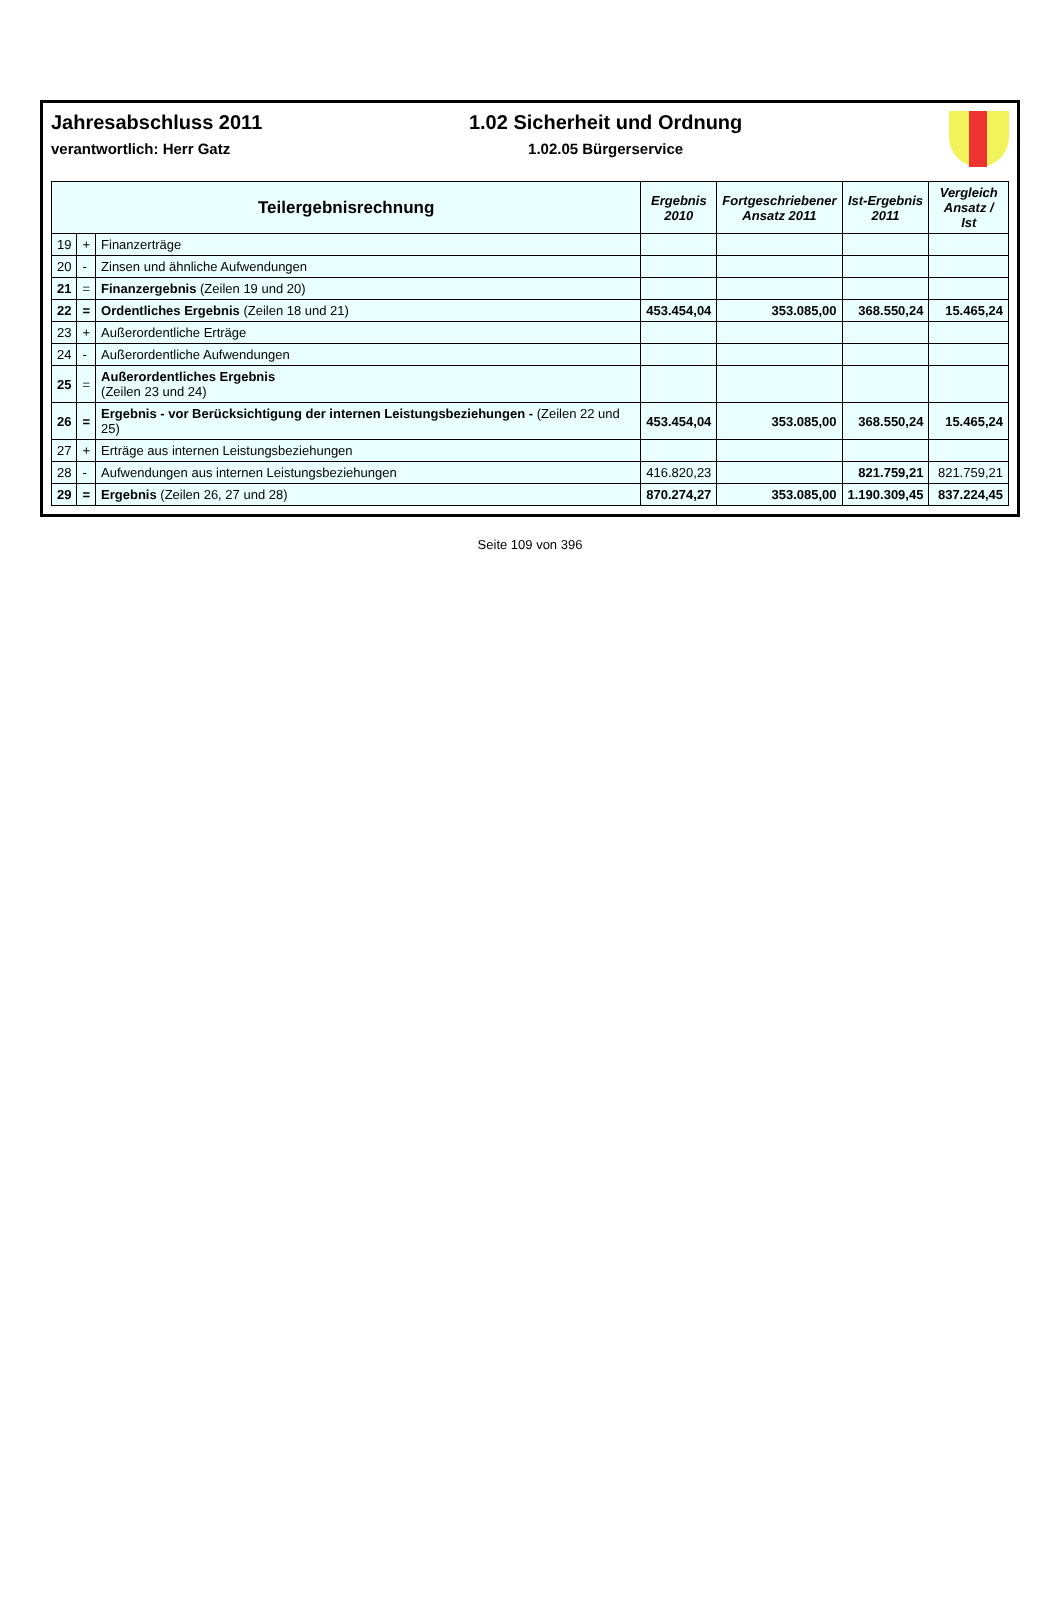Jahresabschluss 2011
verantwortlich: Herr Gatz
1.02 Sicherheit und Ordnung
1.02.05 Bürgerservice
| Teilergebnisrechnung | | | Ergebnis 2010 | Fortgeschriebener Ansatz 2011 | Ist-Ergebnis 2011 | Vergleich Ansatz / Ist |
| --- | --- | --- | --- | --- | --- | --- |
| 19 | + | Finanzerträge | | | | |
| 20 | - | Zinsen und ähnliche Aufwendungen | | | | |
| 21 | = | Finanzergebnis (Zeilen 19 und 20) | | | | |
| 22 | = | Ordentliches Ergebnis (Zeilen 18 und 21) | 453.454,04 | 353.085,00 | 368.550,24 | 15.465,24 |
| 23 | + | Außerordentliche Erträge | | | | |
| 24 | - | Außerordentliche Aufwendungen | | | | |
| 25 | = | Außerordentliches Ergebnis (Zeilen 23 und 24) | | | | |
| 26 | = | Ergebnis - vor Berücksichtigung der internen Leistungsbeziehungen - (Zeilen 22 und 25) | 453.454,04 | 353.085,00 | 368.550,24 | 15.465,24 |
| 27 | + | Erträge aus internen Leistungsbeziehungen | | | | |
| 28 | - | Aufwendungen aus internen Leistungsbeziehungen | 416.820,23 | | 821.759,21 | 821.759,21 |
| 29 | = | Ergebnis (Zeilen 26, 27 und 28) | 870.274,27 | 353.085,00 | 1.190.309,45 | 837.224,45 |
Seite 109 von 396